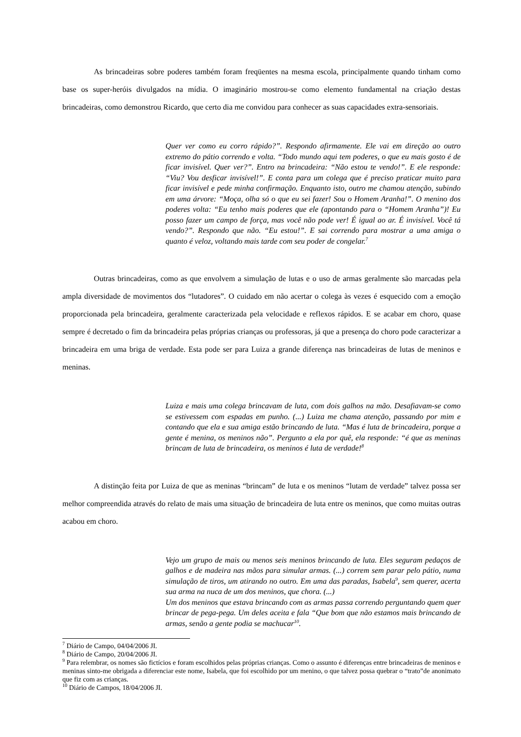As brincadeiras sobre poderes também foram freqüentes na mesma escola, principalmente quando tinham como base os super-heróis divulgados na mídia. O imaginário mostrou-se como elemento fundamental na criação destas brincadeiras, como demonstrou Ricardo, que certo dia me convidou para conhecer as suas capacidades extra-sensoriais.
Quer ver como eu corro rápido?”. Respondo afirmamente. Ele vai em direção ao outro extremo do pátio correndo e volta. “Todo mundo aqui tem poderes, o que eu mais gosto é de ficar invisível. Quer ver?”. Entro na brincadeira: “Não estou te vendo!”. E ele responde: “Viu? Vou desficar invisível!”. E conta para um colega que é preciso praticar muito para ficar invisível e pede minha confirmação. Enquanto isto, outro me chamou atenção, subindo em uma árvore: “Moça, olha só o que eu sei fazer! Sou o Homem Aranha!”. O menino dos poderes volta: “Eu tenho mais poderes que ele (apontando para o “Homem Aranha”)! Eu posso fazer um campo de força, mas você não pode ver! É igual ao ar. É invisível. Você tá vendo?”. Respondo que não. “Eu estou!”. E sai correndo para mostrar a uma amiga o quanto é veloz, voltando mais tarde com seu poder de congelar.<sup>7</sup>
Outras brincadeiras, como as que envolvem a simulação de lutas e o uso de armas geralmente são marcadas pela ampla diversidade de movimentos dos “lutadores”. O cuidado em não acertar o colega às vezes é esquecido com a emoção proporcionada pela brincadeira, geralmente caracterizada pela velocidade e reflexos rápidos. E se acabar em choro, quase sempre é decretado o fim da brincadeira pelas próprias crianças ou professoras, já que a presença do choro pode caracterizar a brincadeira em uma briga de verdade. Esta pode ser para Luiza a grande diferença nas brincadeiras de lutas de meninos e meninas.
Luiza e mais uma colega brincavam de luta, com dois galhos na mão. Desafiavam-se como se estivessem com espadas em punho. (...) Luiza me chama atenção, passando por mim e contando que ela e sua amiga estão brincando de luta. “Mas é luta de brincadeira, porque a gente é menina, os meninos não”. Pergunto a ela por quê, ela responde: “é que as meninas brincam de luta de brincadeira, os meninos é luta de verdade!<sup>8</sup>
A distinção feita por Luiza de que as meninas “brincam” de luta e os meninos “lutam de verdade” talvez possa ser melhor compreendida através do relato de mais uma situação de brincadeira de luta entre os meninos, que como muitas outras acabou em choro.
Vejo um grupo de mais ou menos seis meninos brincando de luta. Eles seguram pedaços de galhos e de madeira nas mãos para simular armas. (...) correm sem parar pelo pátio, numa simulação de tiros, um atirando no outro. Em uma das paradas, Isabela<sup>9</sup>, sem querer, acerta sua arma na nuca de um dos meninos, que chora. (...)
Um dos meninos que estava brincando com as armas passa correndo perguntando quem quer brincar de pega-pega. Um deles aceita e fala “Que bom que não estamos mais brincando de armas, senão a gente podia se machucar<sup>10</sup>.
<sup>7</sup> Diário de Campo, 04/04/2006 JI.
<sup>8</sup> Diário de Campo, 20/04/2006 JI.
<sup>9</sup> Para relembrar, os nomes são fictícios e foram escolhidos pelas próprias crianças. Como o assunto é diferenças entre brincadeiras de meninos e meninas sinto-me obrigada a diferenciar este nome, Isabela, que foi escolhido por um menino, o que talvez possa quebrar o “trato”de anonimato que fiz com as crianças.
<sup>10</sup> Diário de Campos, 18/04/2006 JI.